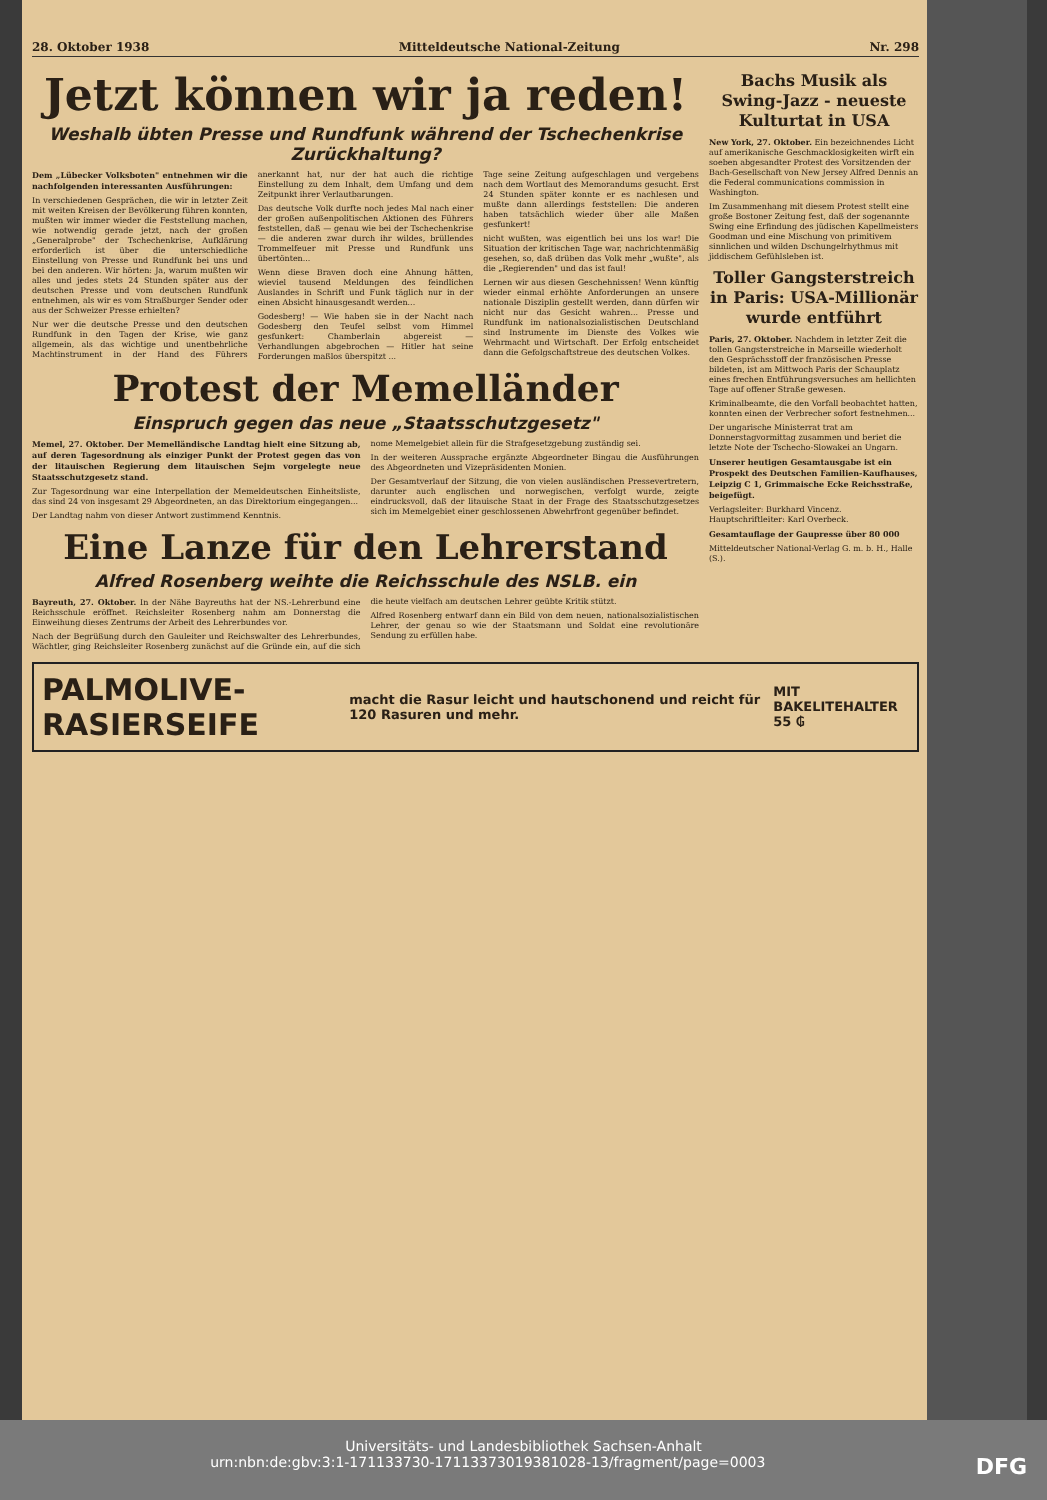28. Oktober 1938 Mitteldeutsche National-Zeitung Nr. 298
Jetzt können wir ja reden!
Weshalb übten Presse und Rundfunk während der Tschechenkrise Zurückhaltung?
Dem „Lübecker Volksboten" entnehmen wir die nachfolgenden interessanten Ausführungen:
In verschiedenen Gesprächen, die wir in letzter Zeit mit weiten Kreisen der Bevölkerung führen konnten, mußten wir immer wieder die Feststellung machen, wie notwendig gerade jetzt, nach der großen „Generalprobe" der Tschechenkrise, Aufklärung erforderlich ist über die unterschiedliche Einstellung von Presse und Rundfunk bei uns und bei den anderen. Wir hörten: Ja, warum mußten wir alles und jedes stets 24 Stunden später aus der deutschen Presse und vom deutschen Rundfunk entnehmen, als wir es vom Straßburger Sender oder aus der Schweizer Presse erhielten?
Nur wer die deutsche Presse und den deutschen Rundfunk in den Tagen der Krise, wie ganz allgemein, als das wichtige und unentbehrliche Machtinstrument in der Hand des Führers anerkannt hat, nur der hat auch die richtige Einstellung zu dem Inhalt, dem Umfang und dem Zeitpunkt ihrer Verlautbarungen.
Das deutsche Volk durfte noch jedes Mal nach einer der großen außenpolitischen Aktionen des Führers feststellen, daß — genau wie bei der Tschechenkrise — die anderen zwar durch ihr wildes, brüllendes Trommelfeuer mit Presse und Rundfunk uns übertönten...
Wenn diese Braven doch eine Ahnung hätten, wieviel tausend Meldungen des feindlichen Auslandes in Schrift und Funk täglich nur in der einen Absicht hinausgesandt werden...
Godesberg! — Wie haben sie in der Nacht nach Godesberg den Teufel selbst vom Himmel gesfunkert: Chamberlain abgereist — Verhandlungen abgebrochen — Hitler hat seine Forderungen maßlos überspitzt ...
Tage seine Zeitung aufgeschlagen und vergebens nach dem Wortlaut des Memorandums gesucht. Erst 24 Stunden später konnte er es nachlesen und mußte dann allerdings feststellen: Die anderen haben tatsächlich wieder über alle Maßen gesfunkert!
nicht wußten, was eigentlich bei uns los war! Die Situation der kritischen Tage war, nachrichtenmäßig gesehen, so, daß drüben das Volk mehr „wußte", als die „Regierenden" und das ist faul!
Lernen wir aus diesen Geschehnissen! Wenn künftig wieder einmal erhöhte Anforderungen an unsere nationale Disziplin gestellt werden, dann dürfen wir nicht nur das Gesicht wahren... Presse und Rundfunk im nationalsozialistischen Deutschland sind Instrumente im Dienste des Volkes wie Wehrmacht und Wirtschaft. Der Erfolg entscheidet dann die Gefolgschaftstreue des deutschen Volkes.
Protest der Memelländer
Einspruch gegen das neue „Staatsschutzgesetz"
Memel, 27. Oktober. Der Memelländische Landtag hielt eine Sitzung ab, auf deren Tagesordnung als einziger Punkt der Protest gegen das von der litauischen Regierung dem litauischen Sejm vorgelegte neue Staatsschutzgesetz stand.
Zur Tagesordnung war eine Interpellation der Memeldeutschen Einheitsliste, das sind 24 von insgesamt 29 Abgeordneten, an das Direktorium eingegangen...
Der Landtag nahm von dieser Antwort zustimmend Kenntnis.
nome Memelgebiet allein für die Strafgesetzgebung zuständig sei.
In der weiteren Aussprache ergänzte Abgeordneter Bingau die Ausführungen des Abgeordneten und Vizepräsidenten Monien.
Der Gesamtverlauf der Sitzung, die von vielen ausländischen Pressevertretern, darunter auch englischen und norwegischen, verfolgt wurde, zeigte eindrucksvoll, daß der litauische Staat in der Frage des Staatsschutzgesetzes sich im Memelgebiet einer geschlossenen Abwehrfront gegenüber befindet.
Eine Lanze für den Lehrerstand
Alfred Rosenberg weihte die Reichsschule des NSLB. ein
Bayreuth, 27. Oktober. In der Nähe Bayreuths hat der NS.-Lehrerbund eine Reichsschule eröffnet. Reichsleiter Rosenberg nahm am Donnerstag die Einweihung dieses Zentrums der Arbeit des Lehrerbundes vor.
Nach der Begrüßung durch den Gauleiter und Reichswalter des Lehrerbundes, Wächtler, ging Reichsleiter Rosenberg zunächst auf die Gründe ein, auf die sich die heute vielfach am deutschen Lehrer geübte Kritik stützt.
Alfred Rosenberg entwarf dann ein Bild von dem neuen, nationalsozialistischen Lehrer, der genau so wie der Staatsmann und Soldat eine revolutionäre Sendung zu erfüllen habe.
Bachs Musik als Swing-Jazz - neueste Kulturtat in USA
New York, 27. Oktober. Ein bezeichnendes Licht auf amerikanische Geschmacklosigkeiten wirft ein soeben abgesandter Protest des Vorsitzenden der Bach-Gesellschaft von New Jersey Alfred Dennis an die Federal communications commission in Washington.
Im Zusammenhang mit diesem Protest stellt eine große Bostoner Zeitung fest, daß der sogenannte Swing eine Erfindung des jüdischen Kapellmeisters Goodman und eine Mischung von primitivem sinnlichen und wilden Dschungelrhythmus mit jiddischem Gefühlsleben ist.
Toller Gangsterstreich in Paris: USA-Millionär wurde entführt
Paris, 27. Oktober. Nachdem in letzter Zeit die tollen Gangsterstreiche in Marseille wiederholt den Gesprächsstoff der französischen Presse bildeten, ist am Mittwoch Paris der Schauplatz eines frechen Entführungsversuches am hellichten Tage auf offener Straße gewesen.
Kriminalbeamte, die den Vorfall beobachtet hatten, konnten einen der Verbrecher sofort festnehmen...
Der ungarische Ministerrat trat am Donnerstagvormittag zusammen und beriet die letzte Note der Tschecho-Slowakei an Ungarn.
Unserer heutigen Gesamtausgabe ist ein Prospekt des Deutschen Familien-Kaufhauses, Leipzig C 1, Grimmaische Ecke Reichsstraße, beigefügt.
Verlagsleiter: Burkhard Vincenz. Hauptschriftleiter: Karl Overbeck.
Gesamtauflage der Gaupresse über 80 000
Mitteldeutscher National-Verlag G. m. b. H., Halle (S.).
PALMOLIVE-RASIERSEIFE macht die Rasur leicht und hautschonend und reicht für 120 Rasuren und mehr. MIT BAKELITEHALTER 55 ₲
Universitäts- und Landesbibliothek Sachsen-Anhalt
urn:nbn:de:gbv:3:1-171133730-17113373019381028-13/fragment/page=0003 DFG